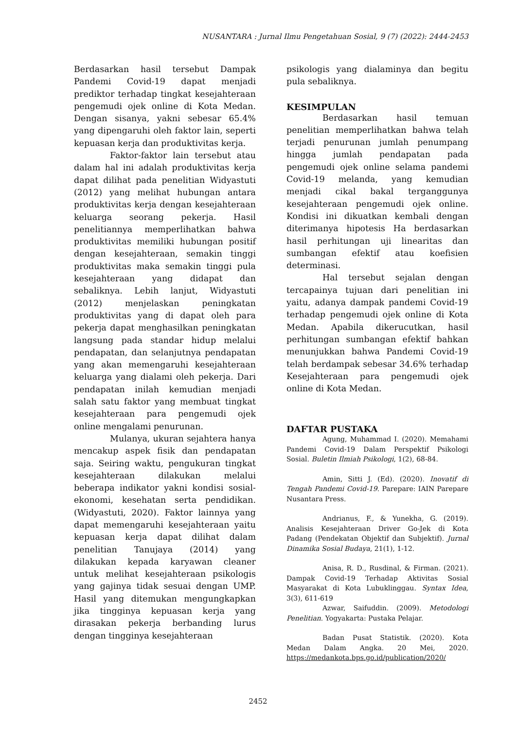NUSANTARA : Jurnal Ilmu Pengetahuan Sosial, 9 (7) (2022): 2444-2453
Berdasarkan hasil tersebut Dampak Pandemi Covid-19 dapat menjadi prediktor terhadap tingkat kesejahteraan pengemudi ojek online di Kota Medan. Dengan sisanya, yakni sebesar 65.4% yang dipengaruhi oleh faktor lain, seperti kepuasan kerja dan produktivitas kerja.
Faktor-faktor lain tersebut atau dalam hal ini adalah produktivitas kerja dapat dilihat pada penelitian Widyastuti (2012) yang melihat hubungan antara produktivitas kerja dengan kesejahteraan keluarga seorang pekerja. Hasil penelitiannya memperlihatkan bahwa produktivitas memiliki hubungan positif dengan kesejahteraan, semakin tinggi produktivitas maka semakin tinggi pula kesejahteraan yang didapat dan sebaliknya. Lebih lanjut, Widyastuti (2012) menjelaskan peningkatan produktivitas yang di dapat oleh para pekerja dapat menghasilkan peningkatan langsung pada standar hidup melalui pendapatan, dan selanjutnya pendapatan yang akan memengaruhi kesejahteraan keluarga yang dialami oleh pekerja. Dari pendapatan inilah kemudian menjadi salah satu faktor yang membuat tingkat kesejahteraan para pengemudi ojek online mengalami penurunan.
Mulanya, ukuran sejahtera hanya mencakup aspek fisik dan pendapatan saja. Seiring waktu, pengukuran tingkat kesejahteraan dilakukan melalui beberapa indikator yakni kondisi sosial-ekonomi, kesehatan serta pendidikan. (Widyastuti, 2020). Faktor lainnya yang dapat memengaruhi kesejahteraan yaitu kepuasan kerja dapat dilihat dalam penelitian Tanujaya (2014) yang dilakukan kepada karyawan cleaner untuk melihat kesejahteraan psikologis yang gajinya tidak sesuai dengan UMP. Hasil yang ditemukan mengungkapkan jika tingginya kepuasan kerja yang dirasakan pekerja berbanding lurus dengan tingginya kesejahteraan
psikologis yang dialaminya dan begitu pula sebaliknya.
KESIMPULAN
Berdasarkan hasil temuan penelitian memperlihatkan bahwa telah terjadi penurunan jumlah penumpang hingga jumlah pendapatan pada pengemudi ojek online selama pandemi Covid-19 melanda, yang kemudian menjadi cikal bakal terganggunya kesejahteraan pengemudi ojek online. Kondisi ini dikuatkan kembali dengan diterimanya hipotesis Ha berdasarkan hasil perhitungan uji linearitas dan sumbangan efektif atau koefisien determinasi.
Hal tersebut sejalan dengan tercapainya tujuan dari penelitian ini yaitu, adanya dampak pandemi Covid-19 terhadap pengemudi ojek online di Kota Medan. Apabila dikerucutkan, hasil perhitungan sumbangan efektif bahkan menunjukkan bahwa Pandemi Covid-19 telah berdampak sebesar 34.6% terhadap Kesejahteraan para pengemudi ojek online di Kota Medan.
DAFTAR PUSTAKA
Agung, Muhammad I. (2020). Memahami Pandemi Covid-19 Dalam Perspektif Psikologi Sosial. Buletin Ilmiah Psikologi, 1(2), 68-84.
Amin, Sitti J. (Ed). (2020). Inovatif di Tengah Pandemi Covid-19. Parepare: IAIN Parepare Nusantara Press.
Andrianus, F., & Yunekha, G. (2019). Analisis Kesejahteraan Driver Go-Jek di Kota Padang (Pendekatan Objektif dan Subjektif). Jurnal Dinamika Sosial Budaya, 21(1), 1-12.
Anisa, R. D., Rusdinal, & Firman. (2021). Dampak Covid-19 Terhadap Aktivitas Sosial Masyarakat di Kota Lubuklinggau. Syntax Idea, 3(3), 611-619
Azwar, Saifuddin. (2009). Metodologi Penelitian. Yogyakarta: Pustaka Pelajar.
Badan Pusat Statistik. (2020). Kota Medan Dalam Angka. 20 Mei, 2020. https://medankota.bps.go.id/publication/2020/
2452